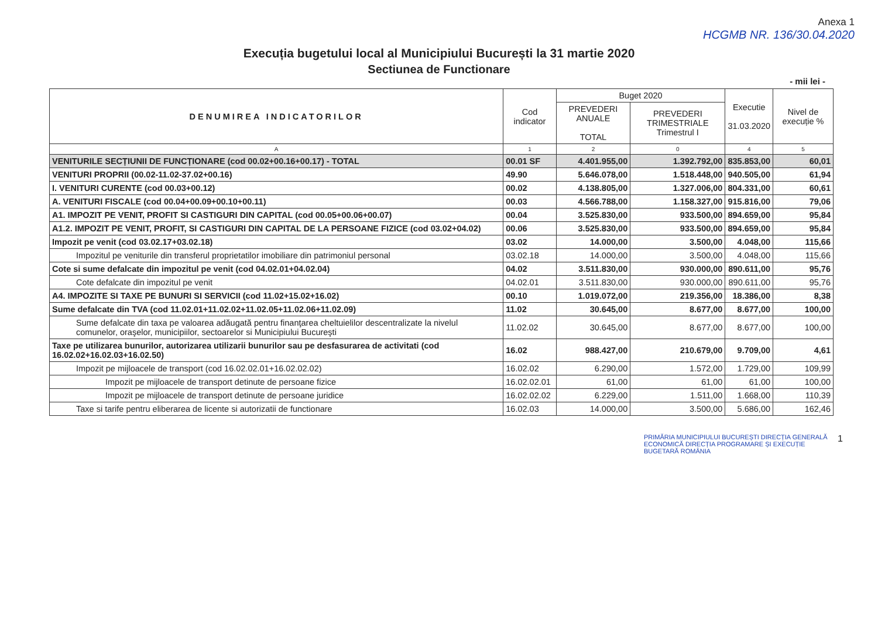Anexa 1
HCGMB NR. 136/30.04.2020
Execuția bugetului local al Municipiului București la 31 martie 2020
Sectiunea de Functionare
- mii lei -
| DENUMIREA INDICATORILOR | Cod indicator | Buget 2020 | | Executie 31.03.2020 | Nivel de execuție % |
| --- | --- | --- | --- | --- | --- |
| | | PREVEDERI ANUALE TOTAL | PREVEDERI TRIMESTRIALE Trimestrul I | | |
| A | 1 | 2 | 0 | 4 | 5 |
| VENITURILE SECȚIUNII DE FUNCȚIONARE (cod 00.02+00.16+00.17) - TOTAL | 00.01 SF | 4.401.955,00 | 1.392.792,00 | 835.853,00 | 60,01 |
| VENITURI PROPRII (00.02-11.02-37.02+00.16) | 49.90 | 5.646.078,00 | 1.518.448,00 | 940.505,00 | 61,94 |
| I. VENITURI CURENTE (cod 00.03+00.12) | 00.02 | 4.138.805,00 | 1.327.006,00 | 804.331,00 | 60,61 |
| A. VENITURI FISCALE (cod 00.04+00.09+00.10+00.11) | 00.03 | 4.566.788,00 | 1.158.327,00 | 915.816,00 | 79,06 |
| A1. IMPOZIT PE VENIT, PROFIT SI CASTIGURI DIN CAPITAL (cod 00.05+00.06+00.07) | 00.04 | 3.525.830,00 | 933.500,00 | 894.659,00 | 95,84 |
| A1.2. IMPOZIT PE VENIT, PROFIT, SI CASTIGURI DIN CAPITAL DE LA PERSOANE FIZICE (cod 03.02+04.02) | 00.06 | 3.525.830,00 | 933.500,00 | 894.659,00 | 95,84 |
| Impozit pe venit (cod 03.02.17+03.02.18) | 03.02 | 14.000,00 | 3.500,00 | 4.048,00 | 115,66 |
| Impozitul pe veniturile din transferul proprietatilor imobiliare din patrimoniul personal | 03.02.18 | 14.000,00 | 3.500,00 | 4.048,00 | 115,66 |
| Cote si sume defalcate din impozitul pe venit (cod 04.02.01+04.02.04) | 04.02 | 3.511.830,00 | 930.000,00 | 890.611,00 | 95,76 |
| Cote defalcate din impozitul pe venit | 04.02.01 | 3.511.830,00 | 930.000,00 | 890.611,00 | 95,76 |
| A4. IMPOZITE SI TAXE PE BUNURI SI SERVICII (cod 11.02+15.02+16.02) | 00.10 | 1.019.072,00 | 219.356,00 | 18.386,00 | 8,38 |
| Sume defalcate din TVA (cod 11.02.01+11.02.02+11.02.05+11.02.06+11.02.09) | 11.02 | 30.645,00 | 8.677,00 | 8.677,00 | 100,00 |
| Sume defalcate din taxa pe valoarea adăugată pentru finanţarea cheltuielilor descentralizate la nivelul comunelor, oraşelor, municipiilor, sectoarelor si Municipiului Bucureşti | 11.02.02 | 30.645,00 | 8.677,00 | 8.677,00 | 100,00 |
| Taxe pe utilizarea bunurilor, autorizarea utilizarii bunurilor sau pe desfasurarea de activitati (cod 16.02.02+16.02.03+16.02.50) | 16.02 | 988.427,00 | 210.679,00 | 9.709,00 | 4,61 |
| Impozit pe mijloacele de transport (cod 16.02.02.01+16.02.02.02) | 16.02.02 | 6.290,00 | 1.572,00 | 1.729,00 | 109,99 |
| Impozit pe mijloacele de transport detinute de persoane fizice | 16.02.02.01 | 61,00 | 61,00 | 61,00 | 100,00 |
| Impozit pe mijloacele de transport detinute de persoane juridice | 16.02.02.02 | 6.229,00 | 1.511,00 | 1.668,00 | 110,39 |
| Taxe si tarife pentru eliberarea de licente si autorizatii de functionare | 16.02.03 | 14.000,00 | 3.500,00 | 5.686,00 | 162,46 |
PRIMĂRIA MUNICIPIULUI BUCUREȘTI DIRECȚIA GENERALĂ ECONOMICĂ DIRECȚIA PROGRAMARE ȘI EXECUȚIE BUGETARĂ ROMÂNIA 1